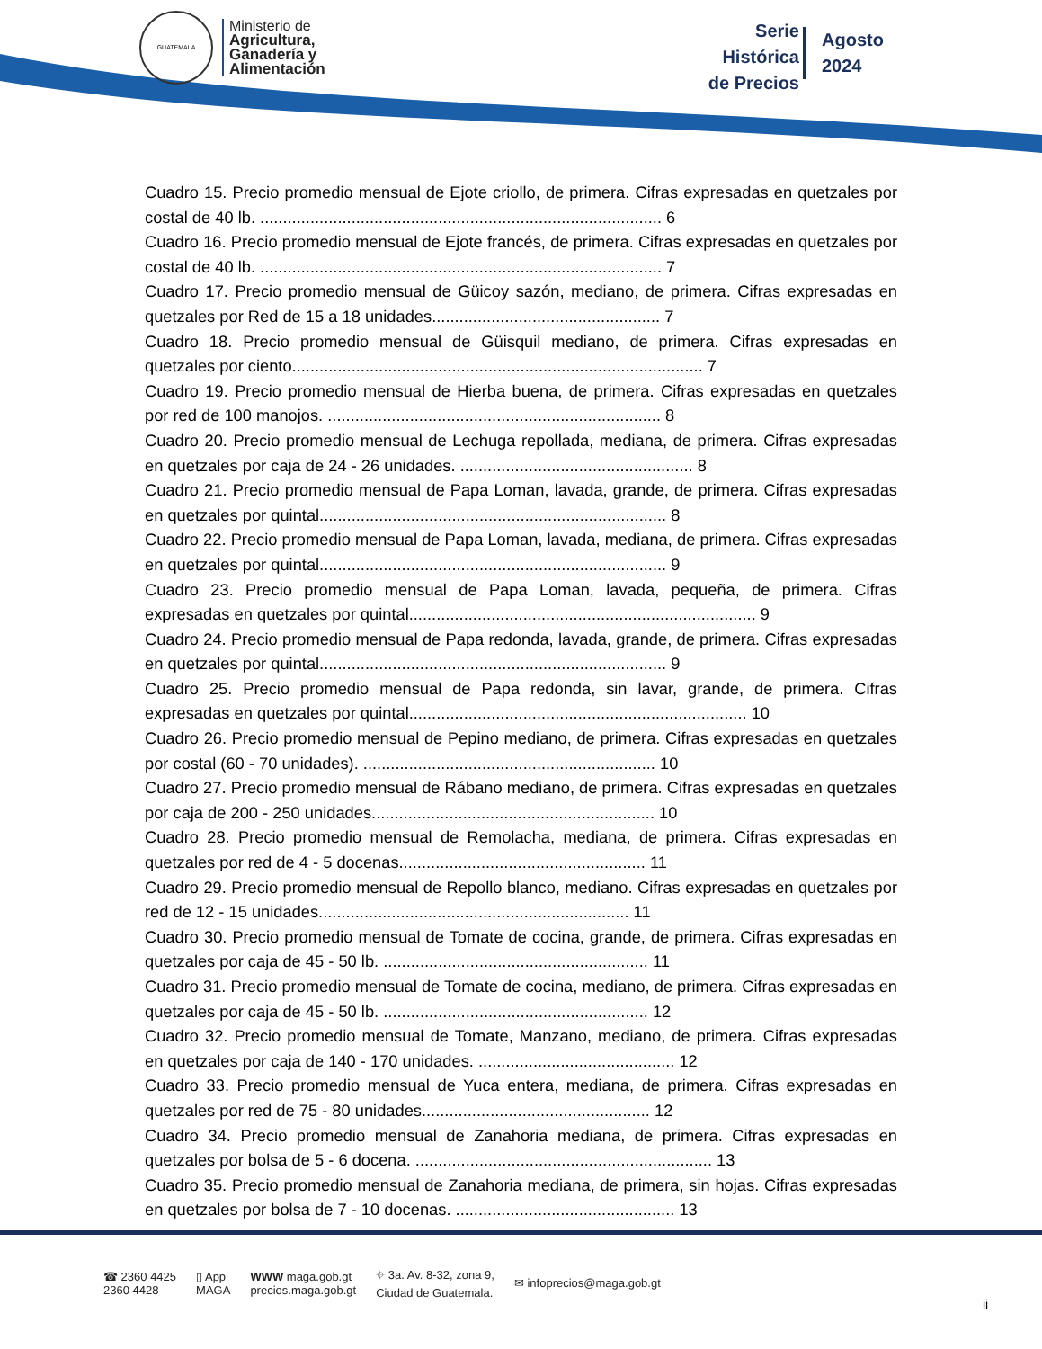GUATEMALA
Ministerio de
Agricultura,
Ganadería y
Alimentación
Serie
Histórica
de Precios
Agosto
2024
Cuadro 15. Precio promedio mensual de Ejote criollo, de primera. Cifras expresadas en quetzales por costal de 40 lb. ........................................................................................ 6
Cuadro 16. Precio promedio mensual de Ejote francés, de primera. Cifras expresadas en quetzales por costal de 40 lb. ........................................................................................ 7
Cuadro 17. Precio promedio mensual de Güicoy sazón, mediano, de primera. Cifras expresadas en quetzales por Red de 15 a 18 unidades.................................................. 7
Cuadro 18. Precio promedio mensual de Güisquil mediano, de primera. Cifras expresadas en quetzales por ciento.......................................................................................... 7
Cuadro 19. Precio promedio mensual de Hierba buena, de primera. Cifras expresadas en quetzales por red de 100 manojos. ......................................................................... 8
Cuadro 20. Precio promedio mensual de Lechuga repollada, mediana, de primera. Cifras expresadas en quetzales por caja de 24 - 26 unidades. ................................................... 8
Cuadro 21. Precio promedio mensual de Papa Loman, lavada, grande, de primera. Cifras expresadas en quetzales por quintal............................................................................ 8
Cuadro 22. Precio promedio mensual de Papa Loman, lavada, mediana, de primera. Cifras expresadas en quetzales por quintal............................................................................ 9
Cuadro 23. Precio promedio mensual de Papa Loman, lavada, pequeña, de primera. Cifras expresadas en quetzales por quintal............................................................................ 9
Cuadro 24. Precio promedio mensual de Papa redonda, lavada, grande, de primera. Cifras expresadas en quetzales por quintal............................................................................ 9
Cuadro 25. Precio promedio mensual de Papa redonda, sin lavar, grande, de primera. Cifras expresadas en quetzales por quintal.......................................................................... 10
Cuadro 26. Precio promedio mensual de Pepino mediano, de primera. Cifras expresadas en quetzales por costal (60 - 70 unidades). ................................................................ 10
Cuadro 27. Precio promedio mensual de Rábano mediano, de primera. Cifras expresadas en quetzales por caja de 200 - 250 unidades.............................................................. 10
Cuadro 28. Precio promedio mensual de Remolacha, mediana, de primera. Cifras expresadas en quetzales por red de 4 - 5 docenas...................................................... 11
Cuadro 29. Precio promedio mensual de Repollo blanco, mediano. Cifras expresadas en quetzales por red de 12 - 15 unidades.................................................................... 11
Cuadro 30. Precio promedio mensual de Tomate de cocina, grande, de primera. Cifras expresadas en quetzales por caja de 45 - 50 lb. .......................................................... 11
Cuadro 31. Precio promedio mensual de Tomate de cocina, mediano, de primera. Cifras expresadas en quetzales por caja de 45 - 50 lb. .......................................................... 12
Cuadro 32. Precio promedio mensual de Tomate, Manzano, mediano, de primera. Cifras expresadas en quetzales por caja de 140 - 170 unidades. ........................................... 12
Cuadro 33. Precio promedio mensual de Yuca entera, mediana, de primera. Cifras expresadas en quetzales por red de 75 - 80 unidades.................................................. 12
Cuadro 34. Precio promedio mensual de Zanahoria mediana, de primera. Cifras expresadas en quetzales por bolsa de 5 - 6 docena. ................................................................. 13
Cuadro 35. Precio promedio mensual de Zanahoria mediana, de primera, sin hojas. Cifras expresadas en quetzales por bolsa de 7 - 10 docenas. ................................................ 13
☎ 2360 4425
2360 4428
▯ App
MAGA
WWW maga.gob.gt
precios.maga.gob.gt
⌖ 3a. Av. 8-32, zona 9,
Ciudad de Guatemala.
✉ infoprecios@maga.gob.gt
ii